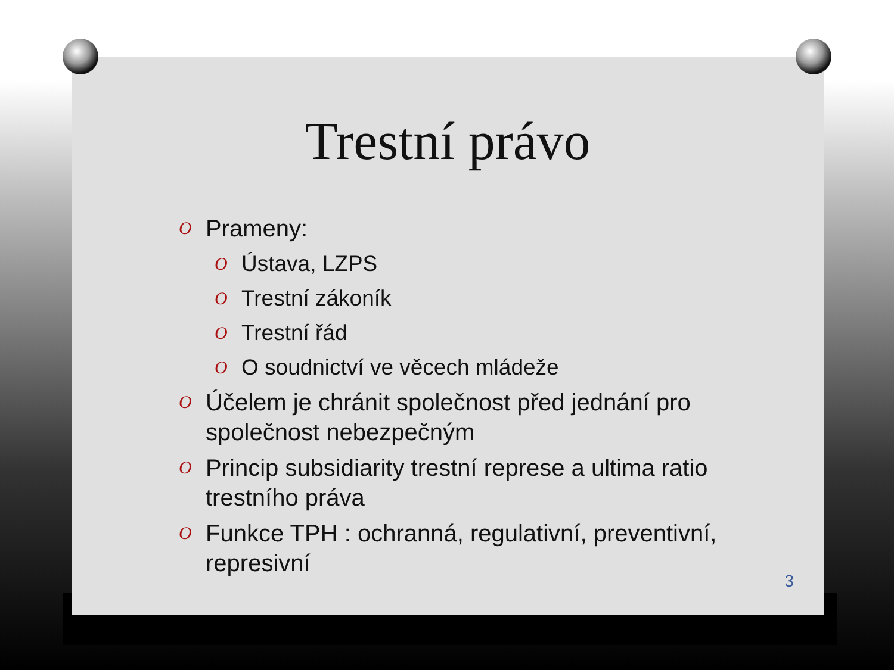Trestní právo
O Prameny:
O Ústava, LZPS
O Trestní zákoník
O Trestní řád
O O soudnictví ve věcech mládeže
O Účelem je chránit společnost před jednání pro společnost nebezpečným
O Princip subsidiarity trestní represe a ultima ratio trestního práva
O Funkce TPH : ochranná, regulativní, preventivní, represivní
3